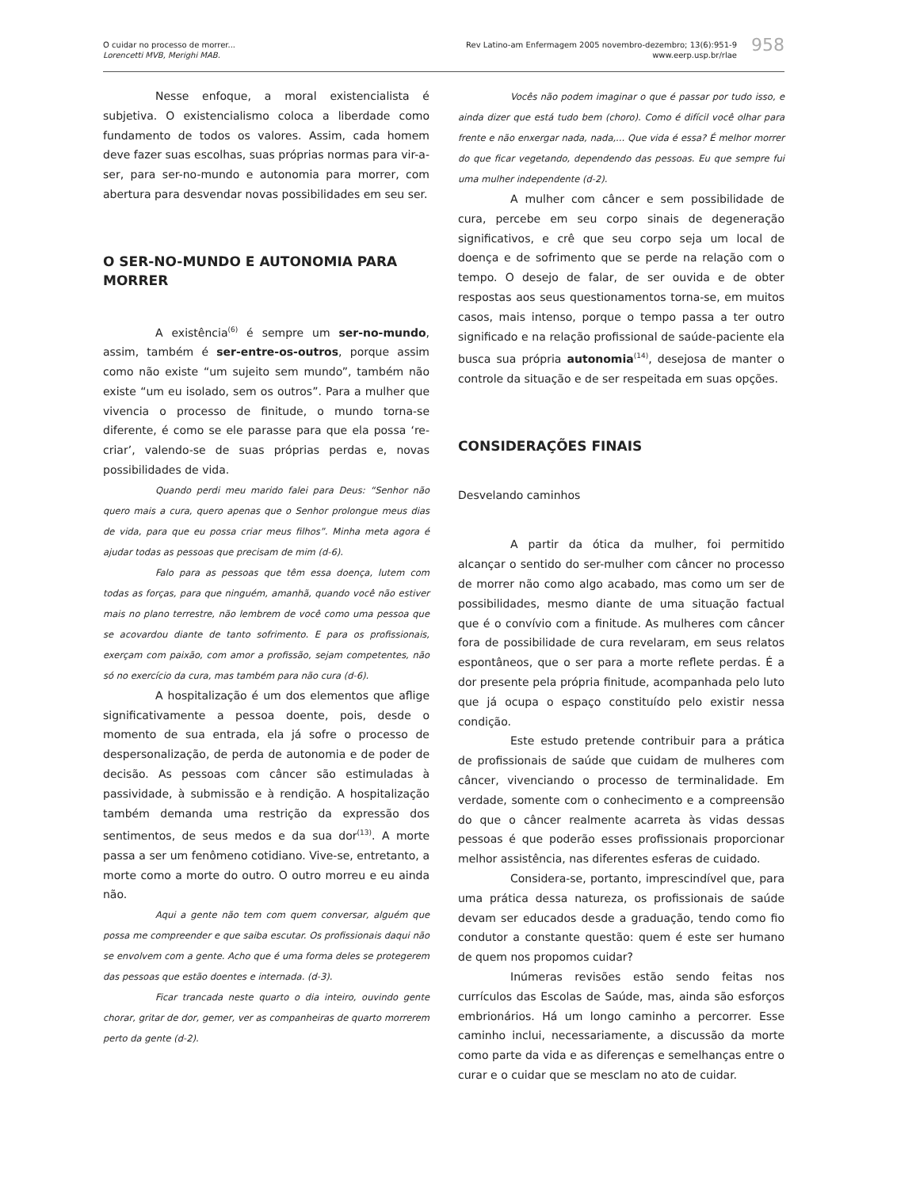O cuidar no processo de morrer...
Lorencetti MVB, Merighi MAB.
Rev Latino-am Enfermagem 2005 novembro-dezembro; 13(6):951-9
www.eerp.usp.br/rlae
958
Nesse enfoque, a moral existencialista é subjetiva. O existencialismo coloca a liberdade como fundamento de todos os valores. Assim, cada homem deve fazer suas escolhas, suas próprias normas para vir-a-ser, para ser-no-mundo e autonomia para morrer, com abertura para desvendar novas possibilidades em seu ser.
O SER-NO-MUNDO E AUTONOMIA PARA MORRER
A existência<sup>(6)</sup> é sempre um ser-no-mundo, assim, também é ser-entre-os-outros, porque assim como não existe “um sujeito sem mundo”, também não existe “um eu isolado, sem os outros”. Para a mulher que vivencia o processo de finitude, o mundo torna-se diferente, é como se ele parasse para que ela possa ‘re-criar’, valendo-se de suas próprias perdas e, novas possibilidades de vida.
Quando perdi meu marido falei para Deus: “Senhor não quero mais a cura, quero apenas que o Senhor prolongue meus dias de vida, para que eu possa criar meus filhos”. Minha meta agora é ajudar todas as pessoas que precisam de mim (d-6).
Falo para as pessoas que têm essa doença, lutem com todas as forças, para que ninguém, amanhã, quando você não estiver mais no plano terrestre, não lembrem de você como uma pessoa que se acovardou diante de tanto sofrimento. E para os profissionais, exerçam com paixão, com amor a profissão, sejam competentes, não só no exercício da cura, mas também para não cura (d-6).
A hospitalização é um dos elementos que aflige significativamente a pessoa doente, pois, desde o momento de sua entrada, ela já sofre o processo de despersonalização, de perda de autonomia e de poder de decisão. As pessoas com câncer são estimuladas à passividade, à submissão e à rendição. A hospitalização também demanda uma restrição da expressão dos sentimentos, de seus medos e da sua dor<sup>(13)</sup>. A morte passa a ser um fenômeno cotidiano. Vive-se, entretanto, a morte como a morte do outro. O outro morreu e eu ainda não.
Aqui a gente não tem com quem conversar, alguém que possa me compreender e que saiba escutar. Os profissionais daqui não se envolvem com a gente. Acho que é uma forma deles se protegerem das pessoas que estão doentes e internada. (d-3).
Ficar trancada neste quarto o dia inteiro, ouvindo gente chorar, gritar de dor, gemer, ver as companheiras de quarto morrerem perto da gente (d-2).
Vocês não podem imaginar o que é passar por tudo isso, e ainda dizer que está tudo bem (choro). Como é difícil você olhar para frente e não enxergar nada, nada,... Que vida é essa? É melhor morrer do que ficar vegetando, dependendo das pessoas. Eu que sempre fui uma mulher independente (d-2).
A mulher com câncer e sem possibilidade de cura, percebe em seu corpo sinais de degeneração significativos, e crê que seu corpo seja um local de doença e de sofrimento que se perde na relação com o tempo. O desejo de falar, de ser ouvida e de obter respostas aos seus questionamentos torna-se, em muitos casos, mais intenso, porque o tempo passa a ter outro significado e na relação profissional de saúde-paciente ela busca sua própria autonomia<sup>(14)</sup>, desejosa de manter o controle da situação e de ser respeitada em suas opções.
CONSIDERAÇÕES FINAIS
Desvelando caminhos
A partir da ótica da mulher, foi permitido alcançar o sentido do ser-mulher com câncer no processo de morrer não como algo acabado, mas como um ser de possibilidades, mesmo diante de uma situação factual que é o convívio com a finitude. As mulheres com câncer fora de possibilidade de cura revelaram, em seus relatos espontâneos, que o ser para a morte reflete perdas. É a dor presente pela própria finitude, acompanhada pelo luto que já ocupa o espaço constituído pelo existir nessa condição.
Este estudo pretende contribuir para a prática de profissionais de saúde que cuidam de mulheres com câncer, vivenciando o processo de terminalidade. Em verdade, somente com o conhecimento e a compreensão do que o câncer realmente acarreta às vidas dessas pessoas é que poderão esses profissionais proporcionar melhor assistência, nas diferentes esferas de cuidado.
Considera-se, portanto, imprescindível que, para uma prática dessa natureza, os profissionais de saúde devam ser educados desde a graduação, tendo como fio condutor a constante questão: quem é este ser humano de quem nos propomos cuidar?
Inúmeras revisões estão sendo feitas nos currículos das Escolas de Saúde, mas, ainda são esforços embrionários. Há um longo caminho a percorrer. Esse caminho inclui, necessariamente, a discussão da morte como parte da vida e as diferenças e semelhanças entre o curar e o cuidar que se mesclam no ato de cuidar.